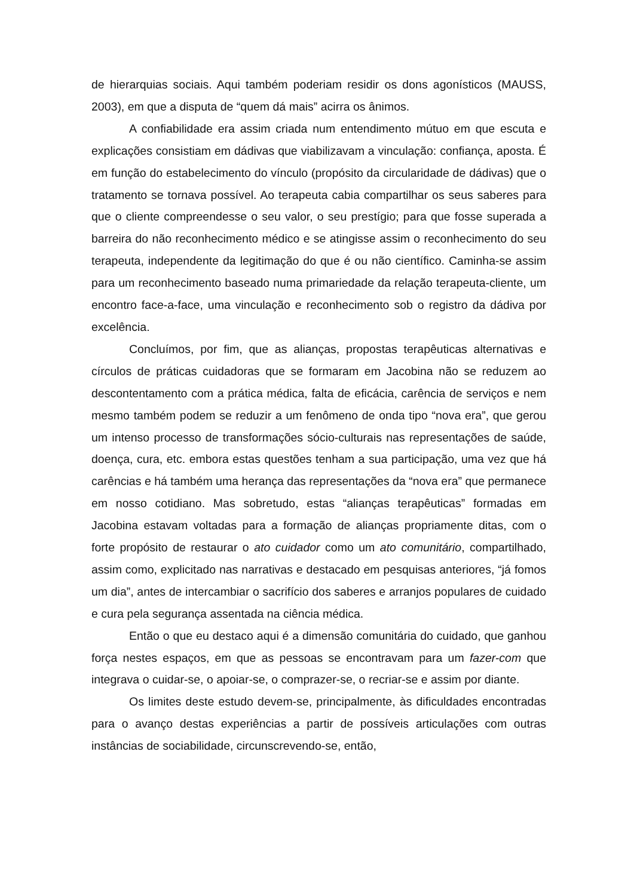de hierarquias sociais. Aqui também poderiam residir os dons agonísticos (MAUSS, 2003), em que a disputa de “quem dá mais” acirra os ânimos.
A confiabilidade era assim criada num entendimento mútuo em que escuta e explicações consistiam em dádivas que viabilizavam a vinculação: confiança, aposta. É em função do estabelecimento do vínculo (propósito da circularidade de dádivas) que o tratamento se tornava possível. Ao terapeuta cabia compartilhar os seus saberes para que o cliente compreendesse o seu valor, o seu prestígio; para que fosse superada a barreira do não reconhecimento médico e se atingisse assim o reconhecimento do seu terapeuta, independente da legitimação do que é ou não científico. Caminha-se assim para um reconhecimento baseado numa primariedade da relação terapeuta-cliente, um encontro face-a-face, uma vinculação e reconhecimento sob o registro da dádiva por excelência.
Concluímos, por fim, que as alianças, propostas terapêuticas alternativas e círculos de práticas cuidadoras que se formaram em Jacobina não se reduzem ao descontentamento com a prática médica, falta de eficácia, carência de serviços e nem mesmo também podem se reduzir a um fenômeno de onda tipo “nova era”, que gerou um intenso processo de transformações sócio-culturais nas representações de saúde, doença, cura, etc. embora estas questões tenham a sua participação, uma vez que há carências e há também uma herança das representações da “nova era” que permanece em nosso cotidiano. Mas sobretudo, estas “alianças terapêuticas” formadas em Jacobina estavam voltadas para a formação de alianças propriamente ditas, com o forte propósito de restaurar o ato cuidador como um ato comunitário, compartilhado, assim como, explicitado nas narrativas e destacado em pesquisas anteriores, “já fomos um dia”, antes de intercambiar o sacrifício dos saberes e arranjos populares de cuidado e cura pela segurança assentada na ciência médica.
Então o que eu destaco aqui é a dimensão comunitária do cuidado, que ganhou força nestes espaços, em que as pessoas se encontravam para um fazer-com que integrava o cuidar-se, o apoiar-se, o comprazer-se, o recriar-se e assim por diante.
Os limites deste estudo devem-se, principalmente, às dificuldades encontradas para o avanço destas experiências a partir de possíveis articulações com outras instâncias de sociabilidade, circunscrevendo-se, então,